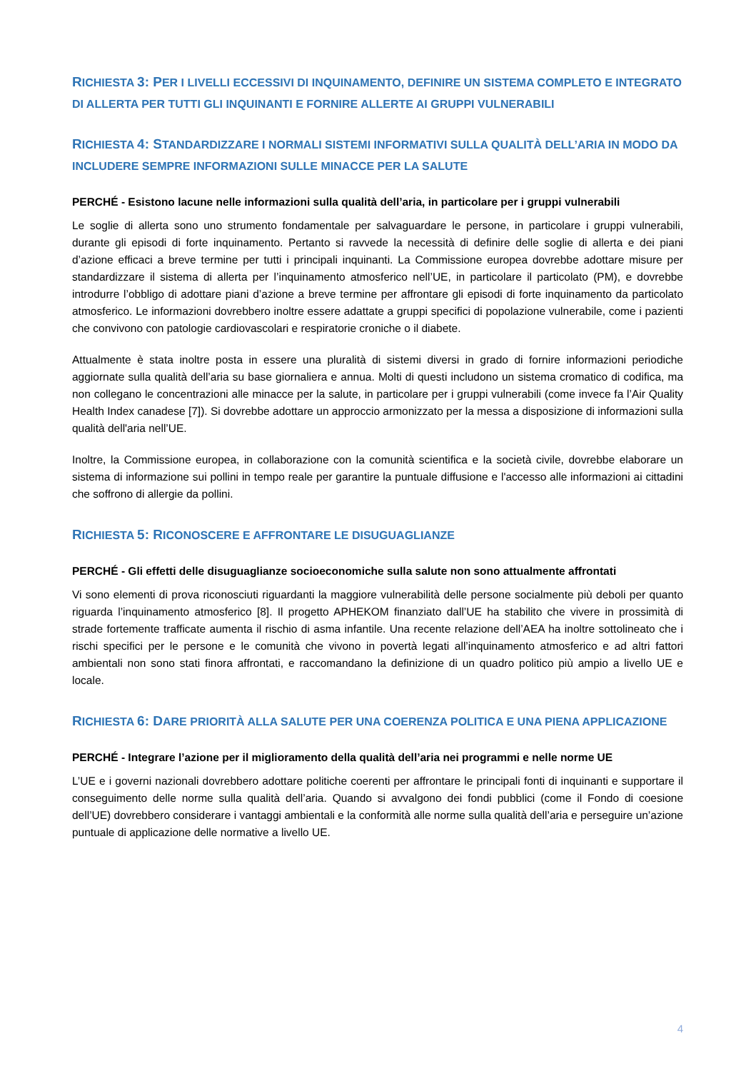RICHIESTA 3: PER I LIVELLI ECCESSIVI DI INQUINAMENTO, DEFINIRE UN SISTEMA COMPLETO E INTEGRATO DI ALLERTA PER TUTTI GLI INQUINANTI E FORNIRE ALLERTE AI GRUPPI VULNERABILI
RICHIESTA 4: STANDARDIZZARE I NORMALI SISTEMI INFORMATIVI SULLA QUALITÀ DELL’ARIA IN MODO DA INCLUDERE SEMPRE INFORMAZIONI SULLE MINACCE PER LA SALUTE
PERCHÉ - Esistono lacune nelle informazioni sulla qualità dell’aria, in particolare per i gruppi vulnerabili
Le soglie di allerta sono uno strumento fondamentale per salvaguardare le persone, in particolare i gruppi vulnerabili, durante gli episodi di forte inquinamento. Pertanto si ravvede la necessità di definire delle soglie di allerta e dei piani d’azione efficaci a breve termine per tutti i principali inquinanti. La Commissione europea dovrebbe adottare misure per standardizzare il sistema di allerta per l’inquinamento atmosferico nell’UE, in particolare il particolato (PM), e dovrebbe introdurre l’obbligo di adottare piani d’azione a breve termine per affrontare gli episodi di forte inquinamento da particolato atmosferico. Le informazioni dovrebbero inoltre essere adattate a gruppi specifici di popolazione vulnerabile, come i pazienti che convivono con patologie cardiovascolari e respiratorie croniche o il diabete.
Attualmente è stata inoltre posta in essere una pluralità di sistemi diversi in grado di fornire informazioni periodiche aggiornate sulla qualità dell’aria su base giornaliera e annua. Molti di questi includono un sistema cromatico di codifica, ma non collegano le concentrazioni alle minacce per la salute, in particolare per i gruppi vulnerabili (come invece fa l’Air Quality Health Index canadese [7]). Si dovrebbe adottare un approccio armonizzato per la messa a disposizione di informazioni sulla qualità dell'aria nell’UE.
Inoltre, la Commissione europea, in collaborazione con la comunità scientifica e la società civile, dovrebbe elaborare un sistema di informazione sui pollini in tempo reale per garantire la puntuale diffusione e l'accesso alle informazioni ai cittadini che soffrono di allergie da pollini.
RICHIESTA 5: RICONOSCERE E AFFRONTARE LE DISUGUAGLIANZE
PERCHÉ - Gli effetti delle disuguaglianze socioeconomiche sulla salute non sono attualmente affrontati
Vi sono elementi di prova riconosciuti riguardanti la maggiore vulnerabilità delle persone socialmente più deboli per quanto riguarda l’inquinamento atmosferico [8]. Il progetto APHEKOM finanziato dall’UE ha stabilito che vivere in prossimità di strade fortemente trafficate aumenta il rischio di asma infantile. Una recente relazione dell’AEA ha inoltre sottolineato che i rischi specifici per le persone e le comunità che vivono in povertà legati all’inquinamento atmosferico e ad altri fattori ambientali non sono stati finora affrontati, e raccomandano la definizione di un quadro politico più ampio a livello UE e locale.
RICHIESTA 6: DARE PRIORITÀ ALLA SALUTE PER UNA COERENZA POLITICA E UNA PIENA APPLICAZIONE
PERCHÉ - Integrare l’azione per il miglioramento della qualità dell’aria nei programmi e nelle norme UE
L’UE e i governi nazionali dovrebbero adottare politiche coerenti per affrontare le principali fonti di inquinanti e supportare il conseguimento delle norme sulla qualità dell’aria. Quando si avvalgono dei fondi pubblici (come il Fondo di coesione dell’UE) dovrebbero considerare i vantaggi ambientali e la conformità alle norme sulla qualità dell’aria e perseguire un’azione puntuale di applicazione delle normative a livello UE.
4